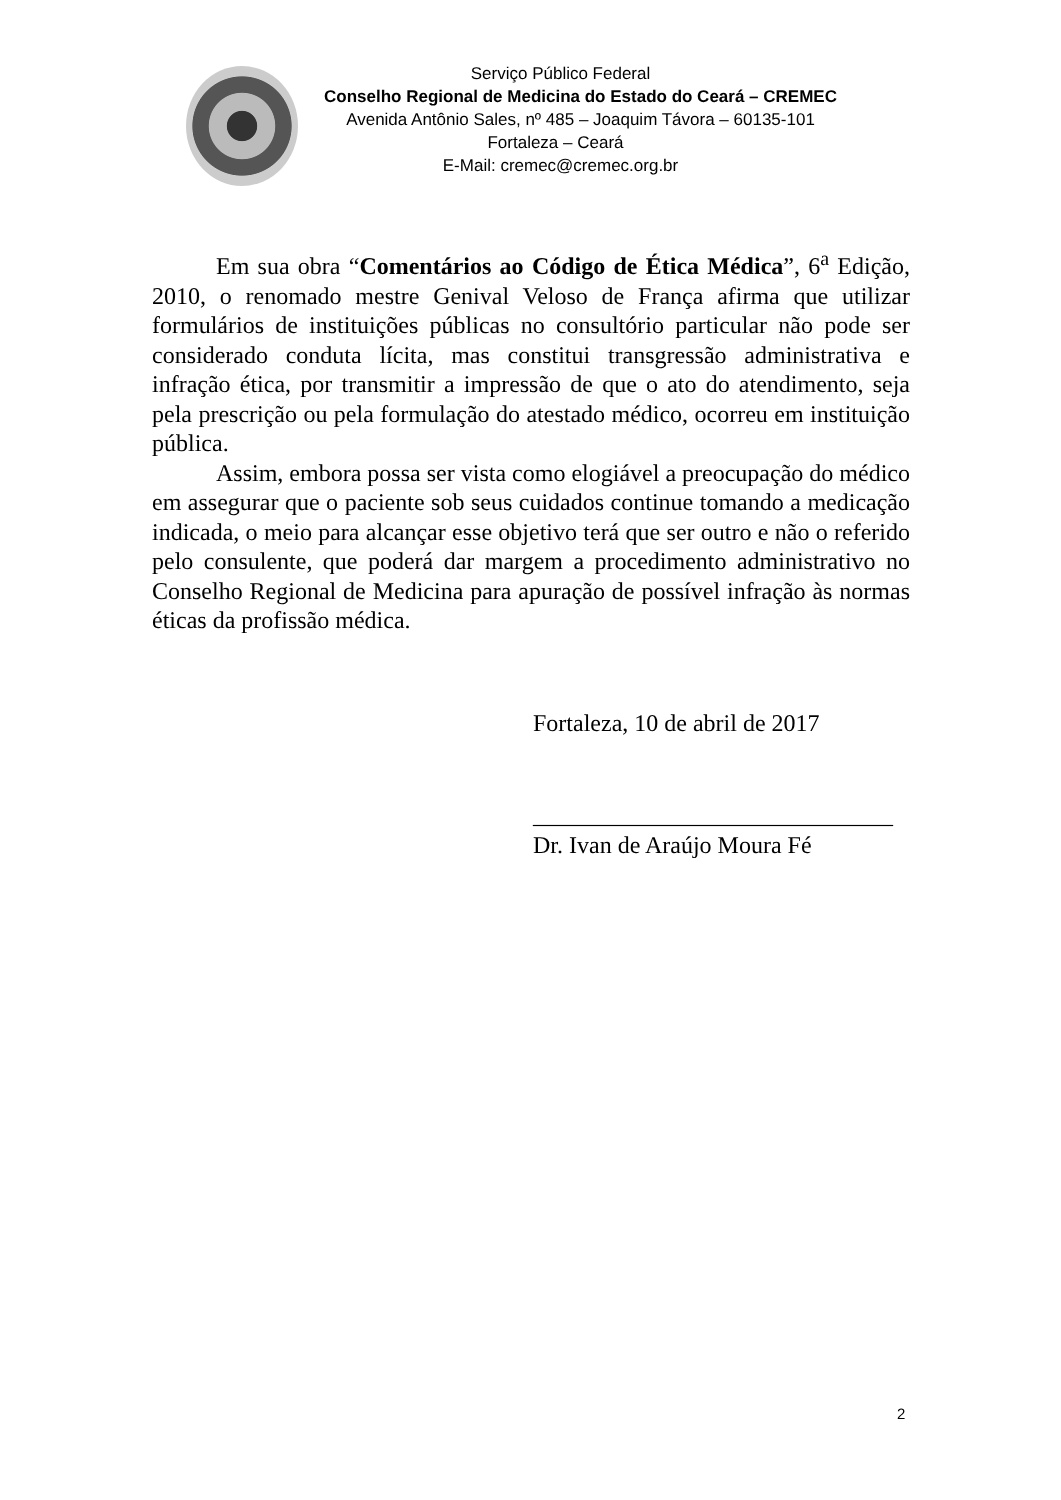Serviço Público Federal
Conselho Regional de Medicina do Estado do Ceará – CREMEC
Avenida Antônio Sales, nº 485 – Joaquim Távora – 60135-101
Fortaleza – Ceará
E-Mail: cremec@cremec.org.br
Em sua obra “Comentários ao Código de Ética Médica”, 6<sup>a</sup> Edição, 2010, o renomado mestre Genival Veloso de França afirma que utilizar formulários de instituições públicas no consultório particular não pode ser considerado conduta lícita, mas constitui transgressão administrativa e infração ética, por transmitir a impressão de que o ato do atendimento, seja pela prescrição ou pela formulação do atestado médico, ocorreu em instituição pública.
Assim, embora possa ser vista como elogiável a preocupação do médico em assegurar que o paciente sob seus cuidados continue tomando a medicação indicada, o meio para alcançar esse objetivo terá que ser outro e não o referido pelo consulente, que poderá dar margem a procedimento administrativo no Conselho Regional de Medicina para apuração de possível infração às normas éticas da profissão médica.
Fortaleza, 10 de abril de 2017
______________________________
Dr. Ivan de Araújo Moura Fé
2